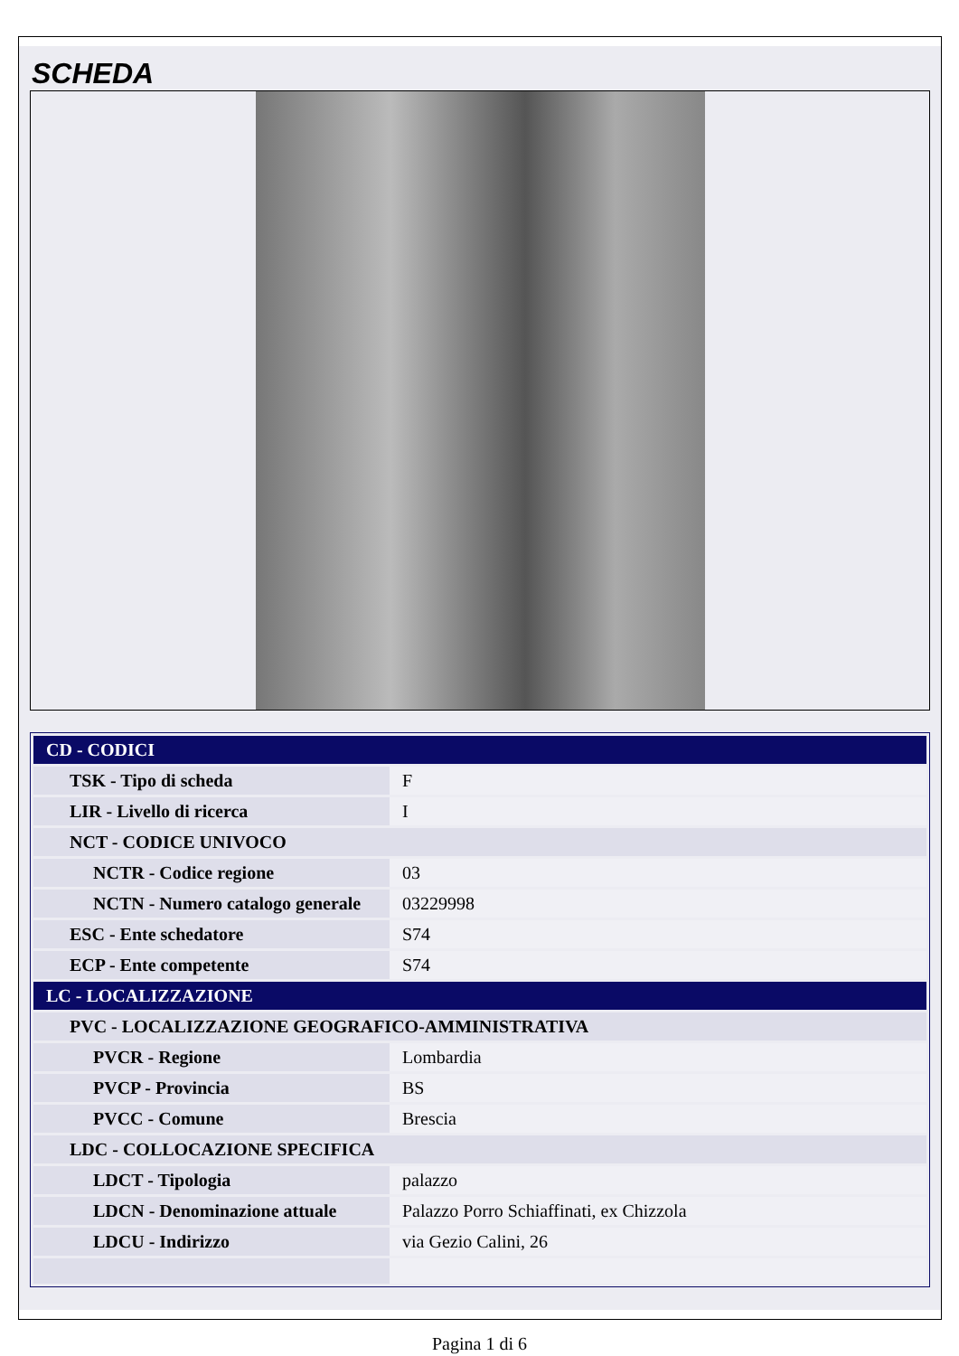SCHEDA
| CD - CODICI | |
| TSK - Tipo di scheda | F |
| LIR - Livello di ricerca | I |
| NCT - CODICE UNIVOCO | |
| NCTR - Codice regione | 03 |
| NCTN - Numero catalogo generale | 03229998 |
| ESC - Ente schedatore | S74 |
| ECP - Ente competente | S74 |
| LC - LOCALIZZAZIONE | |
| PVC - LOCALIZZAZIONE GEOGRAFICO-AMMINISTRATIVA | |
| PVCR - Regione | Lombardia |
| PVCP - Provincia | BS |
| PVCC - Comune | Brescia |
| LDC - COLLOCAZIONE SPECIFICA | |
| LDCT - Tipologia | palazzo |
| LDCN - Denominazione attuale | Palazzo Porro Schiaffinati, ex Chizzola |
| LDCU - Indirizzo | via Gezio Calini, 26 |
Pagina 1 di 6